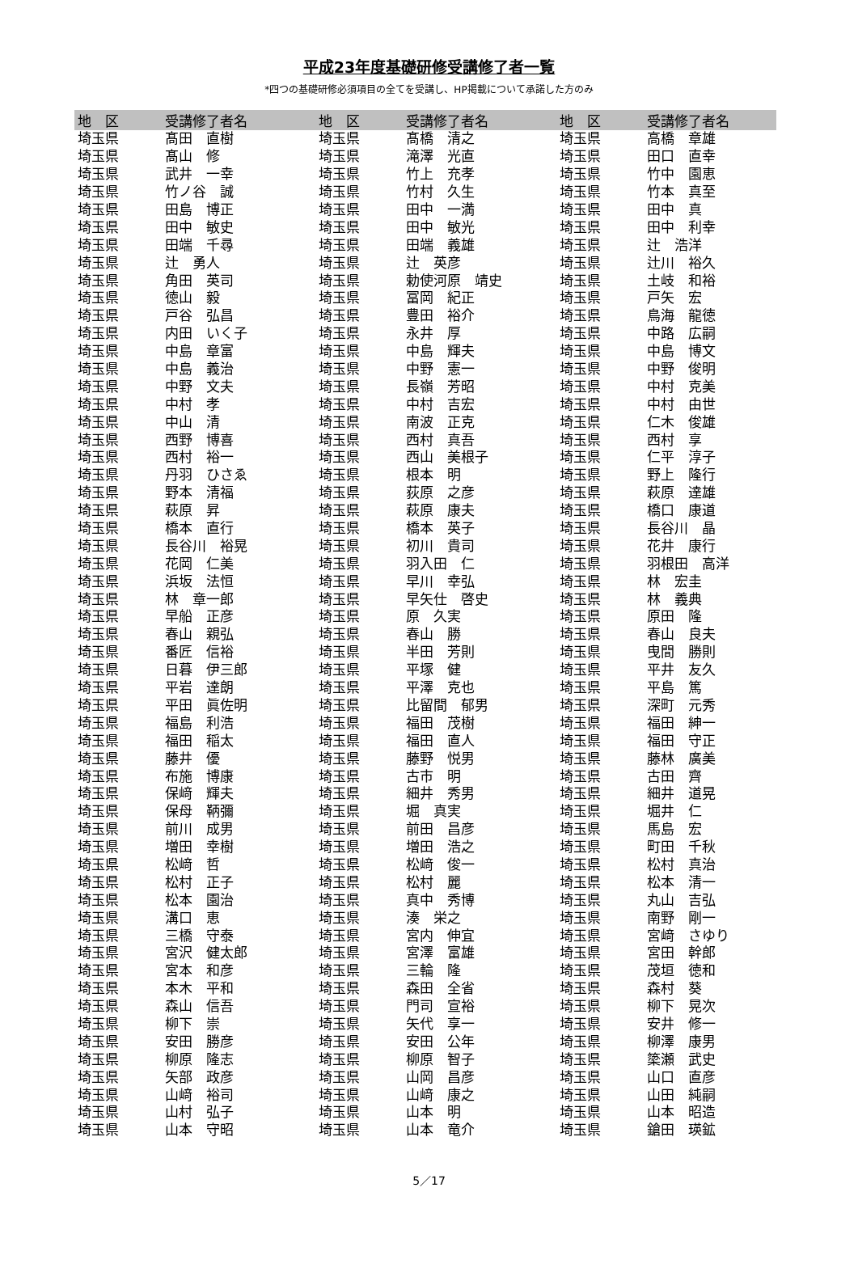平成23年度基礎研修受講修了者一覧
*四つの基礎研修必須項目の全てを受講し、HP掲載について承諾した方のみ
| 地 区 | 受講修了者名 | 地 区 | 受講修了者名 | 地 区 | 受講修了者名 |
| --- | --- | --- | --- | --- | --- |
| 埼玉県 | 髙田 直樹 | 埼玉県 | 髙橋 清之 | 埼玉県 | 高橋 章雄 |
| 埼玉県 | 髙山 修 | 埼玉県 | 滝澤 光直 | 埼玉県 | 田口 直幸 |
| 埼玉県 | 武井 一幸 | 埼玉県 | 竹上 充孝 | 埼玉県 | 竹中 園恵 |
| 埼玉県 | 竹ノ谷 誠 | 埼玉県 | 竹村 久生 | 埼玉県 | 竹本 真至 |
| 埼玉県 | 田島 博正 | 埼玉県 | 田中 一満 | 埼玉県 | 田中 真 |
| 埼玉県 | 田中 敏史 | 埼玉県 | 田中 敏光 | 埼玉県 | 田中 利幸 |
| 埼玉県 | 田端 千尋 | 埼玉県 | 田端 義雄 | 埼玉県 | 辻 浩洋 |
| 埼玉県 | 辻 勇人 | 埼玉県 | 辻 英彦 | 埼玉県 | 辻川 裕久 |
| 埼玉県 | 角田 英司 | 埼玉県 | 勅使河原 靖史 | 埼玉県 | 土岐 和裕 |
| 埼玉県 | 徳山 毅 | 埼玉県 | 冨岡 紀正 | 埼玉県 | 戸矢 宏 |
| 埼玉県 | 戸谷 弘昌 | 埼玉県 | 豊田 裕介 | 埼玉県 | 鳥海 龍徳 |
| 埼玉県 | 内田 いく子 | 埼玉県 | 永井 厚 | 埼玉県 | 中路 広嗣 |
| 埼玉県 | 中島 章富 | 埼玉県 | 中島 輝夫 | 埼玉県 | 中島 博文 |
| 埼玉県 | 中島 義治 | 埼玉県 | 中野 憲一 | 埼玉県 | 中野 俊明 |
| 埼玉県 | 中野 文夫 | 埼玉県 | 長嶺 芳昭 | 埼玉県 | 中村 克美 |
| 埼玉県 | 中村 孝 | 埼玉県 | 中村 吉宏 | 埼玉県 | 中村 由世 |
| 埼玉県 | 中山 清 | 埼玉県 | 南波 正克 | 埼玉県 | 仁木 俊雄 |
| 埼玉県 | 西野 博喜 | 埼玉県 | 西村 真吾 | 埼玉県 | 西村 享 |
| 埼玉県 | 西村 裕一 | 埼玉県 | 西山 美根子 | 埼玉県 | 仁平 淳子 |
| 埼玉県 | 丹羽 ひさゑ | 埼玉県 | 根本 明 | 埼玉県 | 野上 隆行 |
| 埼玉県 | 野本 清福 | 埼玉県 | 荻原 之彦 | 埼玉県 | 萩原 達雄 |
| 埼玉県 | 萩原 昇 | 埼玉県 | 萩原 康夫 | 埼玉県 | 橋口 康道 |
| 埼玉県 | 橋本 直行 | 埼玉県 | 橋本 英子 | 埼玉県 | 長谷川 晶 |
| 埼玉県 | 長谷川 裕晃 | 埼玉県 | 初川 貴司 | 埼玉県 | 花井 康行 |
| 埼玉県 | 花岡 仁美 | 埼玉県 | 羽入田 仁 | 埼玉県 | 羽根田 高洋 |
| 埼玉県 | 浜坂 法恒 | 埼玉県 | 早川 幸弘 | 埼玉県 | 林 宏圭 |
| 埼玉県 | 林 章一郎 | 埼玉県 | 早矢仕 啓史 | 埼玉県 | 林 義典 |
| 埼玉県 | 早船 正彦 | 埼玉県 | 原 久実 | 埼玉県 | 原田 隆 |
| 埼玉県 | 春山 親弘 | 埼玉県 | 春山 勝 | 埼玉県 | 春山 良夫 |
| 埼玉県 | 番匠 信裕 | 埼玉県 | 半田 芳則 | 埼玉県 | 曳間 勝則 |
| 埼玉県 | 日暮 伊三郎 | 埼玉県 | 平塚 健 | 埼玉県 | 平井 友久 |
| 埼玉県 | 平岩 達朗 | 埼玉県 | 平澤 克也 | 埼玉県 | 平島 篤 |
| 埼玉県 | 平田 眞佐明 | 埼玉県 | 比留間 郁男 | 埼玉県 | 深町 元秀 |
| 埼玉県 | 福島 利浩 | 埼玉県 | 福田 茂樹 | 埼玉県 | 福田 紳一 |
| 埼玉県 | 福田 稲太 | 埼玉県 | 福田 直人 | 埼玉県 | 福田 守正 |
| 埼玉県 | 藤井 優 | 埼玉県 | 藤野 悦男 | 埼玉県 | 藤林 廣美 |
| 埼玉県 | 布施 博康 | 埼玉県 | 古市 明 | 埼玉県 | 古田 齊 |
| 埼玉県 | 保﨑 輝夫 | 埼玉県 | 細井 秀男 | 埼玉県 | 細井 道晃 |
| 埼玉県 | 保母 鞆彌 | 埼玉県 | 堀 真実 | 埼玉県 | 堀井 仁 |
| 埼玉県 | 前川 成男 | 埼玉県 | 前田 昌彦 | 埼玉県 | 馬島 宏 |
| 埼玉県 | 増田 幸樹 | 埼玉県 | 増田 浩之 | 埼玉県 | 町田 千秋 |
| 埼玉県 | 松﨑 哲 | 埼玉県 | 松﨑 俊一 | 埼玉県 | 松村 真治 |
| 埼玉県 | 松村 正子 | 埼玉県 | 松村 麗 | 埼玉県 | 松本 清一 |
| 埼玉県 | 松本 園治 | 埼玉県 | 真中 秀博 | 埼玉県 | 丸山 吉弘 |
| 埼玉県 | 溝口 恵 | 埼玉県 | 湊 栄之 | 埼玉県 | 南野 剛一 |
| 埼玉県 | 三橋 守泰 | 埼玉県 | 宮内 伸宜 | 埼玉県 | 宮﨑 さゆり |
| 埼玉県 | 宮沢 健太郎 | 埼玉県 | 宮澤 富雄 | 埼玉県 | 宮田 幹郎 |
| 埼玉県 | 宮本 和彦 | 埼玉県 | 三輪 隆 | 埼玉県 | 茂垣 徳和 |
| 埼玉県 | 本木 平和 | 埼玉県 | 森田 全省 | 埼玉県 | 森村 葵 |
| 埼玉県 | 森山 信吾 | 埼玉県 | 門司 宣裕 | 埼玉県 | 柳下 晃次 |
| 埼玉県 | 柳下 崇 | 埼玉県 | 矢代 享一 | 埼玉県 | 安井 修一 |
| 埼玉県 | 安田 勝彦 | 埼玉県 | 安田 公年 | 埼玉県 | 柳澤 康男 |
| 埼玉県 | 柳原 隆志 | 埼玉県 | 柳原 智子 | 埼玉県 | 簗瀬 武史 |
| 埼玉県 | 矢部 政彦 | 埼玉県 | 山岡 昌彦 | 埼玉県 | 山口 直彦 |
| 埼玉県 | 山﨑 裕司 | 埼玉県 | 山﨑 康之 | 埼玉県 | 山田 純嗣 |
| 埼玉県 | 山村 弘子 | 埼玉県 | 山本 明 | 埼玉県 | 山本 昭造 |
| 埼玉県 | 山本 守昭 | 埼玉県 | 山本 竜介 | 埼玉県 | 鎗田 瑛鉱 |
5／17